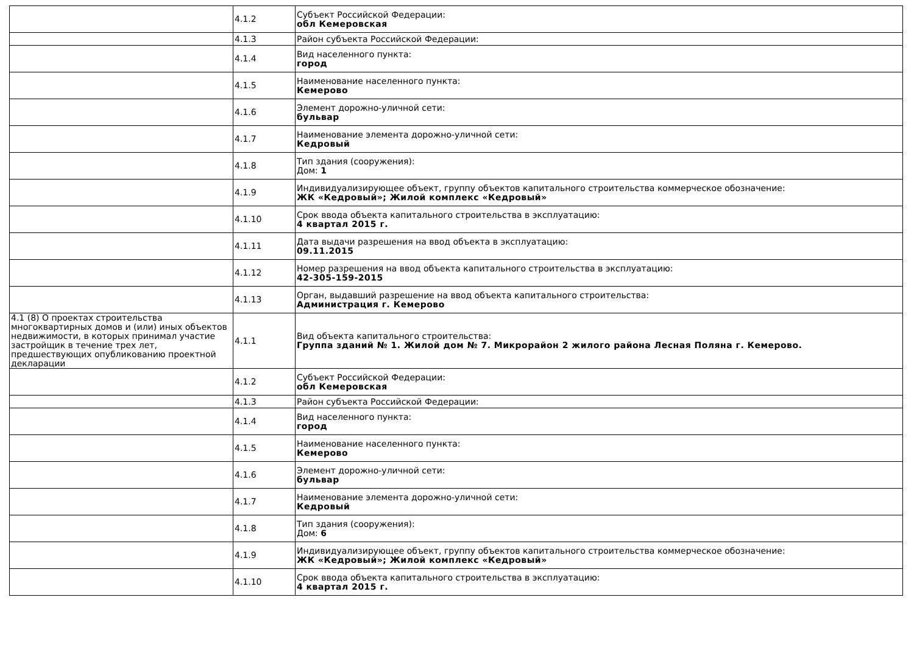| | 4.1.2 | Субъект Российской Федерации: обл Кемеровская |
| | 4.1.3 | Район субъекта Российской Федерации: |
| | 4.1.4 | Вид населенного пункта: город |
| | 4.1.5 | Наименование населенного пункта: Кемерово |
| | 4.1.6 | Элемент дорожно-уличной сети: бульвар |
| | 4.1.7 | Наименование элемента дорожно-уличной сети: Кедровый |
| | 4.1.8 | Тип здания (сооружения): Дом: 1 |
| | 4.1.9 | Индивидуализирующее объект, группу объектов капитального строительства коммерческое обозначение: ЖК «Кедровый»; Жилой комплекс «Кедровый» |
| | 4.1.10 | Срок ввода объекта капитального строительства в эксплуатацию: 4 квартал 2015 г. |
| | 4.1.11 | Дата выдачи разрешения на ввод объекта в эксплуатацию: 09.11.2015 |
| | 4.1.12 | Номер разрешения на ввод объекта капитального строительства в эксплуатацию: 42-305-159-2015 |
| | 4.1.13 | Орган, выдавший разрешение на ввод объекта капитального строительства: Администрация г. Кемерово |
| 4.1 (8) О проектах строительства многоквартирных домов и (или) иных объектов недвижимости, в которых принимал участие застройщик в течение трех лет, предшествующих опубликованию проектной декларации | 4.1.1 | Вид объекта капитального строительства: Группа зданий № 1. Жилой дом № 7. Микрорайон 2 жилого района Лесная Поляна г. Кемерово. |
| | 4.1.2 | Субъект Российской Федерации: обл Кемеровская |
| | 4.1.3 | Район субъекта Российской Федерации: |
| | 4.1.4 | Вид населенного пункта: город |
| | 4.1.5 | Наименование населенного пункта: Кемерово |
| | 4.1.6 | Элемент дорожно-уличной сети: бульвар |
| | 4.1.7 | Наименование элемента дорожно-уличной сети: Кедровый |
| | 4.1.8 | Тип здания (сооружения): Дом: 6 |
| | 4.1.9 | Индивидуализирующее объект, группу объектов капитального строительства коммерческое обозначение: ЖК «Кедровый»; Жилой комплекс «Кедровый» |
| | 4.1.10 | Срок ввода объекта капитального строительства в эксплуатацию: 4 квартал 2015 г. |